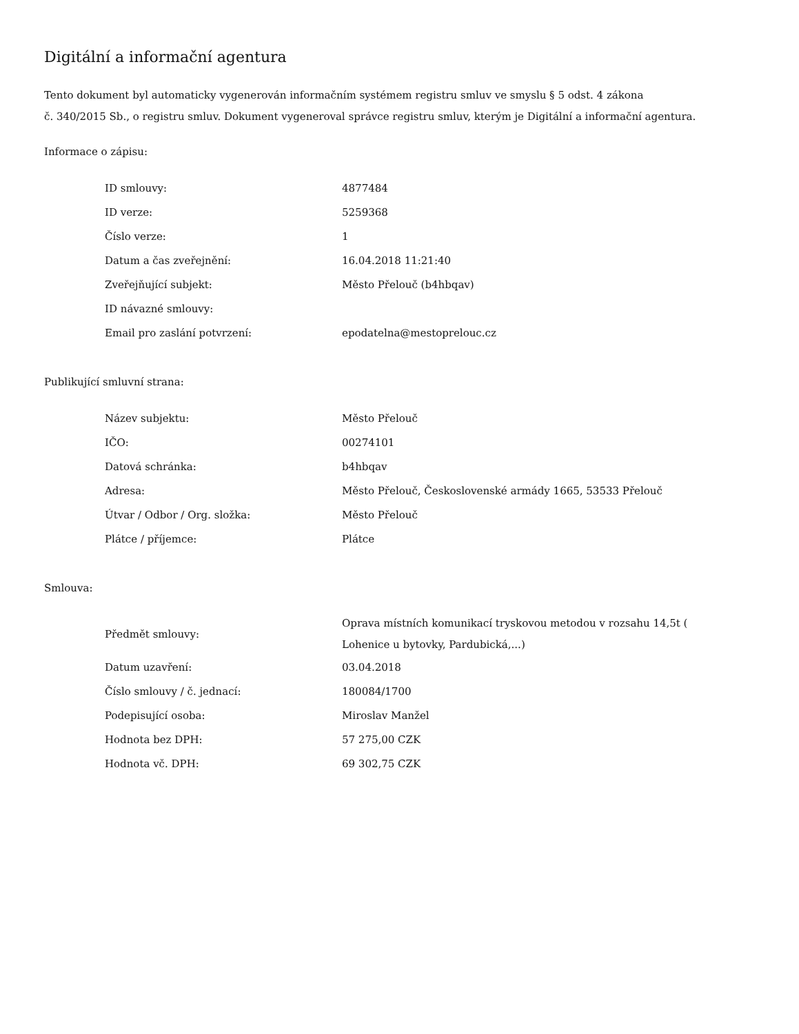Digitální a informační agentura
Tento dokument byl automaticky vygenerován informačním systémem registru smluv ve smyslu § 5 odst. 4 zákona
č. 340/2015 Sb., o registru smluv. Dokument vygeneroval správce registru smluv, kterým je Digitální a informační agentura.
Informace o zápisu:
| ID smlouvy: | 4877484 |
| ID verze: | 5259368 |
| Číslo verze: | 1 |
| Datum a čas zveřejnění: | 16.04.2018 11:21:40 |
| Zveřejňující subjekt: | Město Přelouč (b4hbqav) |
| ID návazné smlouvy: | |
| Email pro zaslání potvrzení: | epodatelna@mestoprelouc.cz |
Publikující smluvní strana:
| Název subjektu: | Město Přelouč |
| IČO: | 00274101 |
| Datová schránka: | b4hbqav |
| Adresa: | Město Přelouč, Československé armády 1665, 53533 Přelouč |
| Útvar / Odbor / Org. složka: | Město Přelouč |
| Plátce / příjemce: | Plátce |
Smlouva:
| Předmět smlouvy: | Oprava místních komunikací tryskovou metodou v rozsahu 14,5t ( Lohenice u bytovky, Pardubická,...) |
| Datum uzavření: | 03.04.2018 |
| Číslo smlouvy / č. jednací: | 180084/1700 |
| Podepisující osoba: | Miroslav Manžel |
| Hodnota bez DPH: | 57 275,00 CZK |
| Hodnota vč. DPH: | 69 302,75 CZK |